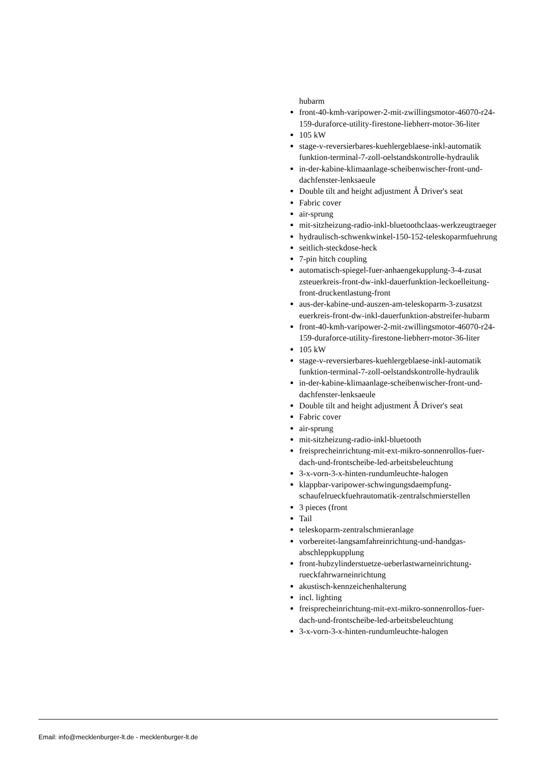hubarm
front-40-kmh-varipower-2-mit-zwillingsmotor-46070-r24-159-duraforce-utility-firestone-liebherr-motor-36-liter
105 kW
stage-v-reversierbares-kuehlergeblaese-inkl-automatik funktion-terminal-7-zoll-oelstandskontrolle-hydraulik
in-der-kabine-klimaanlage-scheibenwischer-front-und-dachfenster-lenksaeule
Double tilt and height adjustment Â Driver's seat
Fabric cover
air-sprung
mit-sitzheizung-radio-inkl-bluetoothclaas-werkzeugtraeger
hydraulisch-schwenkwinkel-150-152-teleskoparmfuehrung
seitlich-steckdose-heck
7-pin hitch coupling
automatisch-spiegel-fuer-anhaengekupplung-3-4-zusat zsteuerkreis-front-dw-inkl-dauerfunktion-leckoelleitung-front-druckentlastung-front
aus-der-kabine-und-auszen-am-teleskoparm-3-zusatzst euerkreis-front-dw-inkl-dauerfunktion-abstreifer-hubarm
front-40-kmh-varipower-2-mit-zwillingsmotor-46070-r24-159-duraforce-utility-firestone-liebherr-motor-36-liter
105 kW
stage-v-reversierbares-kuehlergeblaese-inkl-automatik funktion-terminal-7-zoll-oelstandskontrolle-hydraulik
in-der-kabine-klimaanlage-scheibenwischer-front-und-dachfenster-lenksaeule
Double tilt and height adjustment Â Driver's seat
Fabric cover
air-sprung
mit-sitzheizung-radio-inkl-bluetooth
freisprecheinrichtung-mit-ext-mikro-sonnenrollos-fuer-dach-und-frontscheibe-led-arbeitsbeleuchtung
3-x-vorn-3-x-hinten-rundumleuchte-halogen
klappbar-varipower-schwingungsdaempfung-schaufelrueckfuehrautomatik-zentralschmierstellen
3 pieces (front
Tail
teleskoparm-zentralschmieranlage
vorbereitet-langsamfahreinrichtung-und-handgas-abschleppkupplung
front-hubzylinderstuetze-ueberlastwarneinrichtung-rueckfahrwarneinrichtung
akustisch-kennzeichenhalterung
incl. lighting
freisprecheinrichtung-mit-ext-mikro-sonnenrollos-fuer-dach-und-frontscheibe-led-arbeitsbeleuchtung
3-x-vorn-3-x-hinten-rundumleuchte-halogen
Email: info@mecklenburger-lt.de - mecklenburger-lt.de